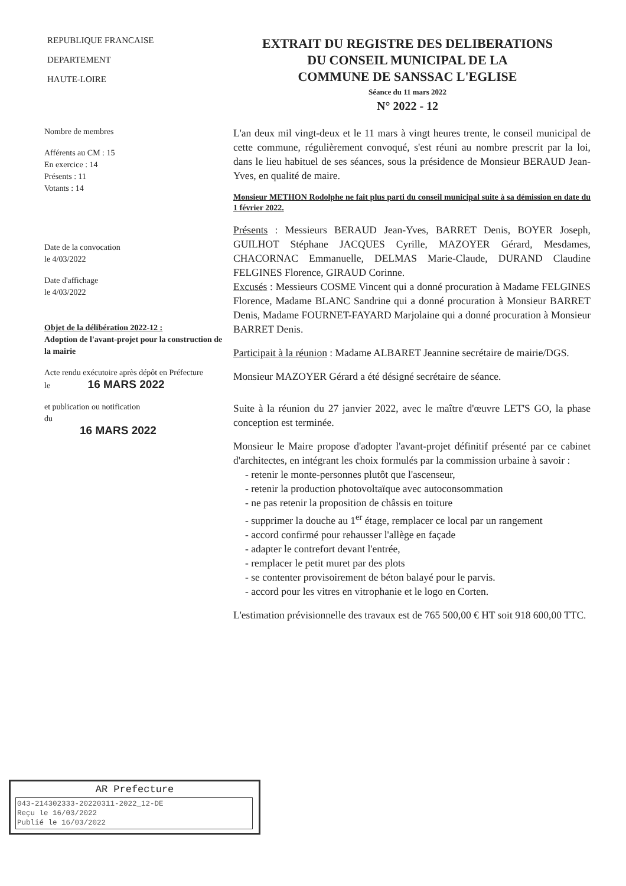REPUBLIQUE FRANCAISE
DEPARTEMENT
HAUTE-LOIRE
EXTRAIT DU REGISTRE DES DELIBERATIONS
DU CONSEIL MUNICIPAL DE LA
COMMUNE DE SANSSAC L'EGLISE
Séance du 11 mars 2022
N° 2022 - 12
Nombre de membres
Afférents au CM : 15
En exercice : 14
Présents : 11
Votants : 14
Date de la convocation
le 4/03/2022
Date d'affichage
le 4/03/2022
Objet de la délibération 2022-12 :
Adoption de l'avant-projet pour la construction de la mairie
Acte rendu exécutoire après dépôt en Préfecture
le 16 MARS 2022
et publication ou notification
du
16 MARS 2022
L'an deux mil vingt-deux et le 11 mars à vingt heures trente, le conseil municipal de cette commune, régulièrement convoqué, s'est réuni au nombre prescrit par la loi, dans le lieu habituel de ses séances, sous la présidence de Monsieur BERAUD Jean-Yves, en qualité de maire.
Monsieur METHON Rodolphe ne fait plus parti du conseil municipal suite à sa démission en date du 1 février 2022.
Présents : Messieurs BERAUD Jean-Yves, BARRET Denis, BOYER Joseph, GUILHOT Stéphane JACQUES Cyrille, MAZOYER Gérard, Mesdames, CHACORNAC Emmanuelle, DELMAS Marie-Claude, DURAND Claudine FELGINES Florence, GIRAUD Corinne.
Excusés : Messieurs COSME Vincent qui a donné procuration à Madame FELGINES Florence, Madame BLANC Sandrine qui a donné procuration à Monsieur BARRET Denis, Madame FOURNET-FAYARD Marjolaine qui a donné procuration à Monsieur BARRET Denis.
Participait à la réunion : Madame ALBARET Jeannine secrétaire de mairie/DGS.
Monsieur MAZOYER Gérard a été désigné secrétaire de séance.
Suite à la réunion du 27 janvier 2022, avec le maître d'œuvre LET'S GO, la phase conception est terminée.
Monsieur le Maire propose d'adopter l'avant-projet définitif présenté par ce cabinet d'architectes, en intégrant les choix formulés par la commission urbaine à savoir :
- retenir le monte-personnes plutôt que l'ascenseur,
- retenir la production photovoltaïque avec autoconsommation
- ne pas retenir la proposition de châssis en toiture
- supprimer la douche au 1<sup>er</sup> étage, remplacer ce local par un rangement
- accord confirmé pour rehausser l'allège en façade
- adapter le contrefort devant l'entrée,
- remplacer le petit muret par des plots
- se contenter provisoirement de béton balayé pour le parvis.
- accord pour les vitres en vitrophanie et le logo en Corten.
L'estimation prévisionnelle des travaux est de 765 500,00 € HT soit 918 600,00 TTC.
AR Prefecture
043-214302333-20220311-2022_12-DE
Reçu le 16/03/2022
Publié le 16/03/2022